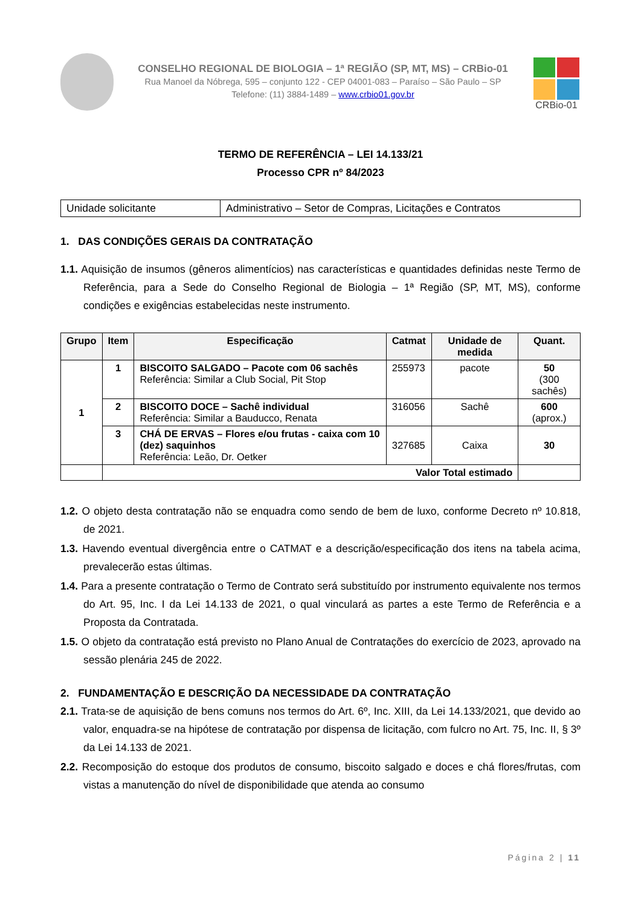CONSELHO REGIONAL DE BIOLOGIA – 1ª REGIÃO (SP, MT, MS) – CRBio-01
Rua Manoel da Nóbrega, 595 – conjunto 122 - CEP 04001-083 – Paraíso – São Paulo – SP
Telefone: (11) 3884-1489 – www.crbio01.gov.br
CRBio-01
TERMO DE REFERÊNCIA – LEI 14.133/21
Processo CPR nº 84/2023
| Unidade solicitante | Administrativo – Setor de Compras, Licitações e Contratos |
1. DAS CONDIÇÕES GERAIS DA CONTRATAÇÃO
1.1. Aquisição de insumos (gêneros alimentícios) nas características e quantidades definidas neste Termo de Referência, para a Sede do Conselho Regional de Biologia – 1ª Região (SP, MT, MS), conforme condições e exigências estabelecidas neste instrumento.
| Grupo | Item | Especificação | Catmat | Unidade de medida | Quant. |
| --- | --- | --- | --- | --- | --- |
| 1 | 1 | BISCOITO SALGADO – Pacote com 06 sachês Referência: Similar a Club Social, Pit Stop | 255973 | pacote | 50 (300 sachês) |
| | 2 | BISCOITO DOCE – Sachê individual Referência: Similar a Bauducco, Renata | 316056 | Sachê | 600 (aprox.) |
| | 3 | CHÁ DE ERVAS – Flores e/ou frutas - caixa com 10 (dez) saquinhos Referência: Leão, Dr. Oetker | 327685 | Caixa | 30 |
| | Valor Total estimado | | | | |
1.2. O objeto desta contratação não se enquadra como sendo de bem de luxo, conforme Decreto nº 10.818, de 2021.
1.3. Havendo eventual divergência entre o CATMAT e a descrição/especificação dos itens na tabela acima, prevalecerão estas últimas.
1.4. Para a presente contratação o Termo de Contrato será substituído por instrumento equivalente nos termos do Art. 95, Inc. I da Lei 14.133 de 2021, o qual vinculará as partes a este Termo de Referência e a Proposta da Contratada.
1.5. O objeto da contratação está previsto no Plano Anual de Contratações do exercício de 2023, aprovado na sessão plenária 245 de 2022.
2. FUNDAMENTAÇÃO E DESCRIÇÃO DA NECESSIDADE DA CONTRATAÇÃO
2.1. Trata-se de aquisição de bens comuns nos termos do Art. 6º, Inc. XIII, da Lei 14.133/2021, que devido ao valor, enquadra-se na hipótese de contratação por dispensa de licitação, com fulcro no Art. 75, Inc. II, § 3º da Lei 14.133 de 2021.
2.2. Recomposição do estoque dos produtos de consumo, biscoito salgado e doces e chá flores/frutas, com vistas a manutenção do nível de disponibilidade que atenda ao consumo
Página 2 | 11